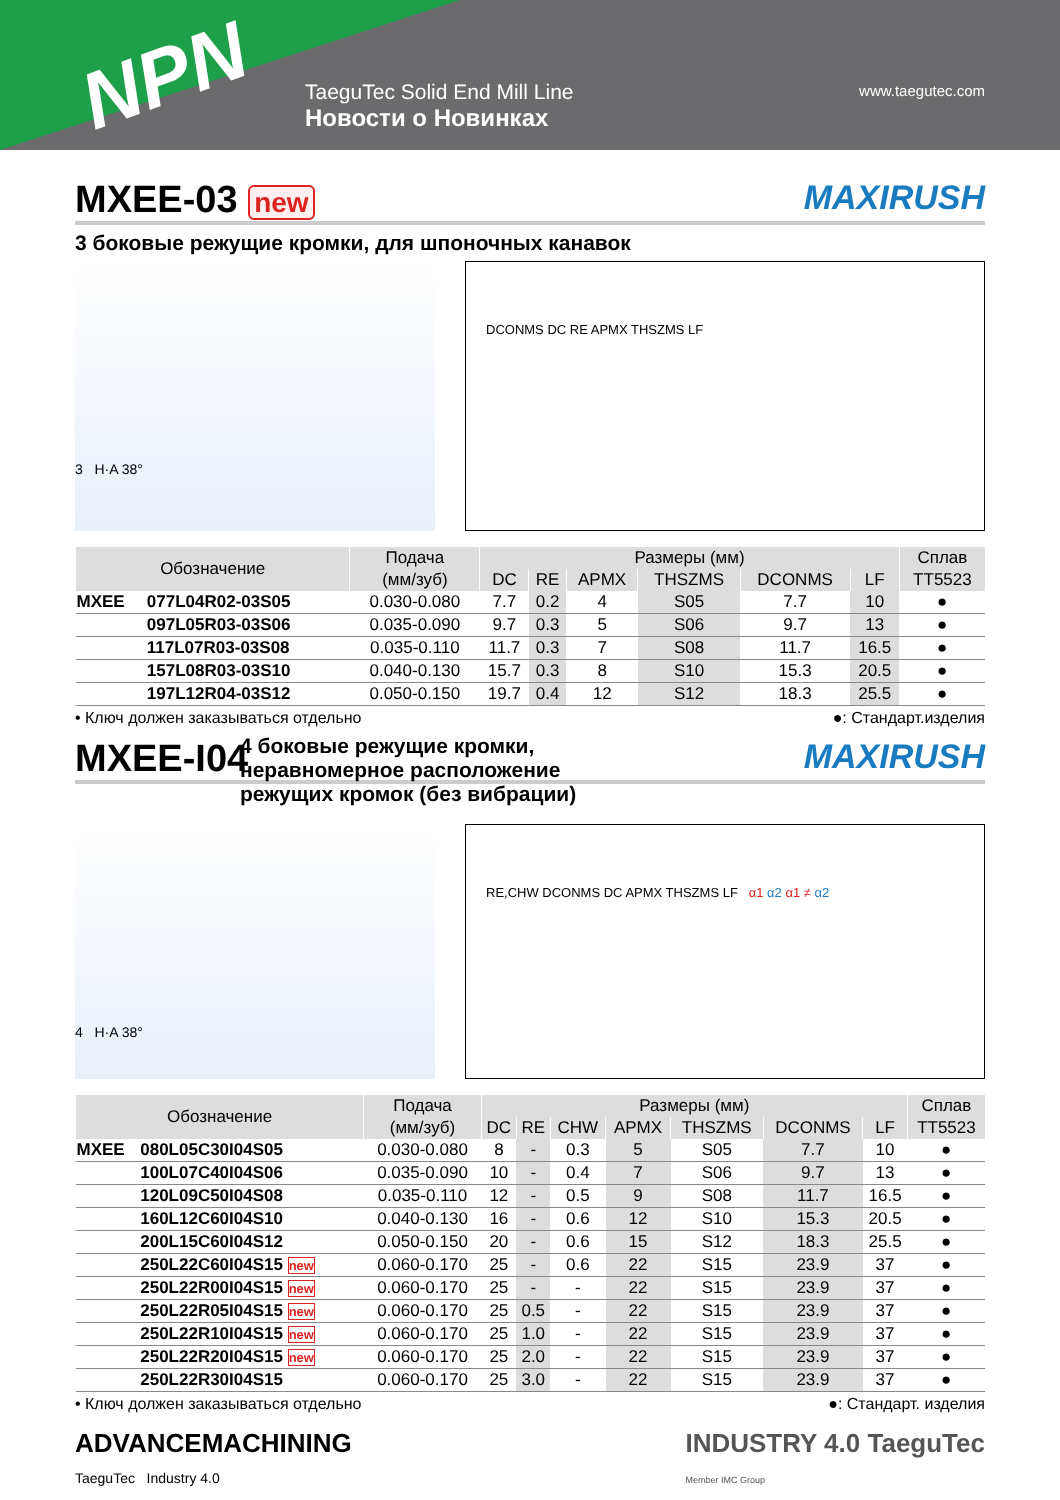NPN
TaeguTec Solid End Mill Line
Новости о Новинках
www.taegutec.com
MXEE-03 new MAXIRUSH
3 боковые режущие кромки, для шпоночных канавок
3 H·A 38°
DCONMS DC RE APMX THSZMS LF
| Обозначение | | Подача | Размеры (мм) | | | | | | Сплав |
| --- | --- | --- | --- | --- | --- | --- | --- | --- | --- |
| | | (мм/зуб) | DC | RE | APMX | THSZMS | DCONMS | LF | TT5523 |
| MXEE | 077L04R02-03S05 | 0.030-0.080 | 7.7 | 0.2 | 4 | S05 | 7.7 | 10 | ● |
| | 097L05R03-03S06 | 0.035-0.090 | 9.7 | 0.3 | 5 | S06 | 9.7 | 13 | ● |
| | 117L07R03-03S08 | 0.035-0.110 | 11.7 | 0.3 | 7 | S08 | 11.7 | 16.5 | ● |
| | 157L08R03-03S10 | 0.040-0.130 | 15.7 | 0.3 | 8 | S10 | 15.3 | 20.5 | ● |
| | 197L12R04-03S12 | 0.050-0.150 | 19.7 | 0.4 | 12 | S12 | 18.3 | 25.5 | ● |
• Ключ должен заказываться отдельно ●: Стандарт.изделия
MXEE-I04 MAXIRUSH
4 боковые режущие кромки,
неравномерное расположение
режущих кромок (без вибрации)
4 H·A 38°
RE,CHW DCONMS DC APMX THSZMS LF α1 α2 α1 ≠ α2
| Обозначение | | Подача | Размеры (мм) | | | | | | | Сплав |
| --- | --- | --- | --- | --- | --- | --- | --- | --- | --- | --- |
| | | (мм/зуб) | DC | RE | CHW | APMX | THSZMS | DCONMS | LF | TT5523 |
| MXEE | 080L05C30I04S05 | 0.030-0.080 | 8 | - | 0.3 | 5 | S05 | 7.7 | 10 | ● |
| | 100L07C40I04S06 | 0.035-0.090 | 10 | - | 0.4 | 7 | S06 | 9.7 | 13 | ● |
| | 120L09C50I04S08 | 0.035-0.110 | 12 | - | 0.5 | 9 | S08 | 11.7 | 16.5 | ● |
| | 160L12C60I04S10 | 0.040-0.130 | 16 | - | 0.6 | 12 | S10 | 15.3 | 20.5 | ● |
| | 200L15C60I04S12 | 0.050-0.150 | 20 | - | 0.6 | 15 | S12 | 18.3 | 25.5 | ● |
| | 250L22C60I04S15 new | 0.060-0.170 | 25 | - | 0.6 | 22 | S15 | 23.9 | 37 | ● |
| | 250L22R00I04S15 new | 0.060-0.170 | 25 | - | - | 22 | S15 | 23.9 | 37 | ● |
| | 250L22R05I04S15 new | 0.060-0.170 | 25 | 0.5 | - | 22 | S15 | 23.9 | 37 | ● |
| | 250L22R10I04S15 new | 0.060-0.170 | 25 | 1.0 | - | 22 | S15 | 23.9 | 37 | ● |
| | 250L22R20I04S15 new | 0.060-0.170 | 25 | 2.0 | - | 22 | S15 | 23.9 | 37 | ● |
| | 250L22R30I04S15 | 0.060-0.170 | 25 | 3.0 | - | 22 | S15 | 23.9 | 37 | ● |
• Ключ должен заказываться отдельно ●: Стандарт. изделия
ADVANCEMACHINING
TaeguTec Industry 4.0 INDUSTRY 4.0 TaeguTec
Member IMC Group